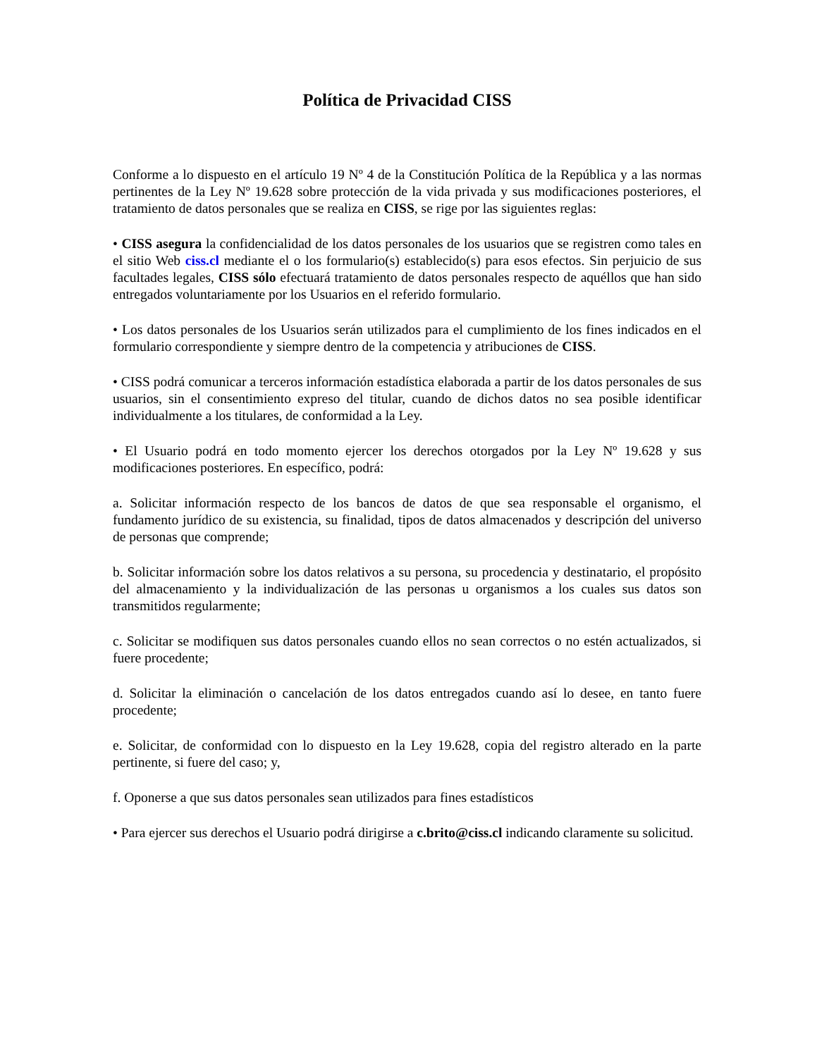Política de Privacidad CISS
Conforme a lo dispuesto en el artículo 19 Nº 4 de la Constitución Política de la República y a las normas pertinentes de la Ley Nº 19.628 sobre protección de la vida privada y sus modificaciones posteriores, el tratamiento de datos personales que se realiza en CISS, se rige por las siguientes reglas:
• CISS asegura la confidencialidad de los datos personales de los usuarios que se registren como tales en el sitio Web ciss.cl mediante el o los formulario(s) establecido(s) para esos efectos. Sin perjuicio de sus facultades legales, CISS sólo efectuará tratamiento de datos personales respecto de aquéllos que han sido entregados voluntariamente por los Usuarios en el referido formulario.
• Los datos personales de los Usuarios serán utilizados para el cumplimiento de los fines indicados en el formulario correspondiente y siempre dentro de la competencia y atribuciones de CISS.
• CISS podrá comunicar a terceros información estadística elaborada a partir de los datos personales de sus usuarios, sin el consentimiento expreso del titular, cuando de dichos datos no sea posible identificar individualmente a los titulares, de conformidad a la Ley.
• El Usuario podrá en todo momento ejercer los derechos otorgados por la Ley Nº 19.628 y sus modificaciones posteriores. En específico, podrá:
a. Solicitar información respecto de los bancos de datos de que sea responsable el organismo, el fundamento jurídico de su existencia, su finalidad, tipos de datos almacenados y descripción del universo de personas que comprende;
b. Solicitar información sobre los datos relativos a su persona, su procedencia y destinatario, el propósito del almacenamiento y la individualización de las personas u organismos a los cuales sus datos son transmitidos regularmente;
c. Solicitar se modifiquen sus datos personales cuando ellos no sean correctos o no estén actualizados, si fuere procedente;
d. Solicitar la eliminación o cancelación de los datos entregados cuando así lo desee, en tanto fuere procedente;
e. Solicitar, de conformidad con lo dispuesto en la Ley 19.628, copia del registro alterado en la parte pertinente, si fuere del caso; y,
f. Oponerse a que sus datos personales sean utilizados para fines estadísticos
• Para ejercer sus derechos el Usuario podrá dirigirse a c.brito@ciss.cl indicando claramente su solicitud.